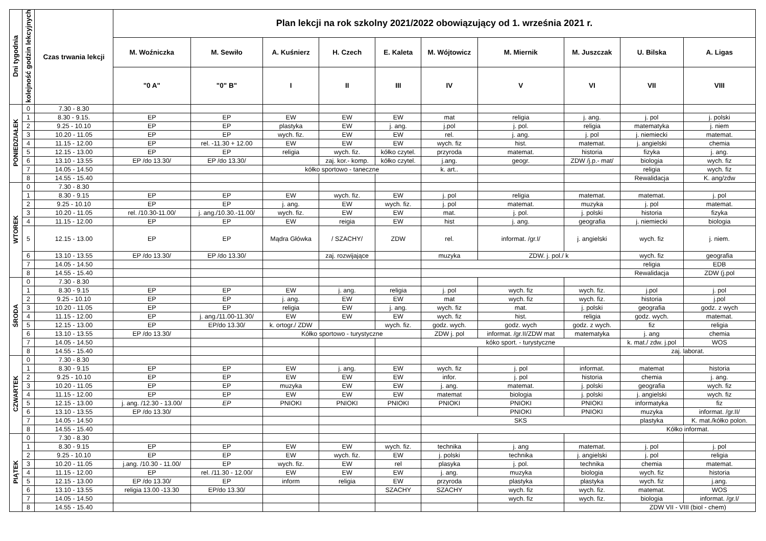| Dni tygodnia | kolejność godzin lekcyjnych | Czas trwania lekcji | Plan lekcji na rok szkolny 2021/2022 obowiązujący od 1. września 2021 r. | | | | | | | | | |
| --- | --- | --- | --- | --- | --- | --- | --- | --- | --- | --- | --- | --- |
| | | | M. Woźniczka | M. Sewiło | A. Kuśnierz | H. Czech | E. Kaleta | M. Wójtowicz | M. Miernik | M. Juszczak | U. Bilska | A. Ligas |
| | | | "0 A" | "0" B" | I | II | III | IV | V | VI | VII | VIII |
| PONIEDZIAŁEK | 0 | 7.30 - 8.30 | | | | | | | | | | |
| | 1 | 8.30 - 9.15. | EP | EP | EW | EW | EW | mat | religia | j. ang. | j. pol | j. polski |
| | 2 | 9.25 - 10.10 | EP | EP | plastyka | EW | j. ang. | j.pol | j. pol. | religia | matematyka | j. niem |
| | 3 | 10.20 - 11.05 | EP | EP | wych. fiz. | EW | EW | rel. | j. ang. | j. pol | j. niemiecki | matemat. |
| | 4 | 11.15 - 12.00 | EP | rel. -11.30 + 12.00 | EW | EW | EW | wych. fiz | hist. | matemat. | j. angielski | chemia |
| | 5 | 12.15 - 13.00 | EP | EP | religia | wych. fiz. | kółko czytel. | przyroda | matemat. | historia | fizyka | j. ang. |
| | 6 | 13.10 - 13.55 | EP /do 13.30/ | EP /do 13.30/ | | zaj. kor.- komp. | kółko czytel. | j.ang. | geogr. | ZDW /j.p.- mat/ | biologia | wych. fiz |
| | 7 | 14.05 - 14.50 | | | kółko sportowo - taneczne | | | k. art.. | | | religia | wych. fiz |
| | 8 | 14.55 - 15.40 | | | | | | | | | Rewalidacja | K. ang/zdw |
| WTOREK | 0 | 7.30 - 8.30 | | | | | | | | | | |
| | 1 | 8.30 - 9.15 | EP | EP | EW | wych. fiz. | EW | j. pol | religia | matemat. | matemat. | j. pol |
| | 2 | 9.25 - 10.10 | EP | EP | j. ang. | EW | wych. fiz. | j. pol | matemat. | muzyka | j. pol | matemat. |
| | 3 | 10.20 - 11.05 | rel. /10.30-11.00/ | j. ang./10.30.-11.00/ | wych. fiz. | EW | EW | mat. | j. pol. | j. polski | historia | fizyka |
| | 4 | 11.15 - 12.00 | EP | EP | EW | reigia | EW | hist | j. ang. | geografia | j. niemiecki | biologia |
| | 5 | 12.15 - 13.00 | EP | EP | Mądra Główka | / SZACHY/ | ZDW | rel. | informat. /gr.I/ | j. angielski | wych. fiz | j. niem. |
| | 6 | 13.10 - 13.55 | EP /do 13.30/ | EP /do 13.30/ | | zaj. rozwijające | | muzyka | ZDW. j. pol./ k | | wych. fiz | geografia |
| | 7 | 14.05 - 14.50 | | | | | | | | | religia | EDB |
| | 8 | 14.55 - 15.40 | | | | | | | | | Rewalidacja | ZDW (j.pol |
| ŚRODA | 0 | 7.30 - 8.30 | | | | | | | | | | |
| | 1 | 8.30 - 9.15 | EP | EP | EW | j. ang. | religia | j. pol | wych. fiz | wych. fiz. | j.pol | j. pol |
| | 2 | 9.25 - 10.10 | EP | EP | j. ang. | EW | EW | mat | wych. fiz | wych. fiz. | historia | j.pol |
| | 3 | 10.20 - 11.05 | EP | EP | religia | EW | j. ang. | wych. fiz | mat. | j. polski | geografia | godz. z wych |
| | 4 | 11.15 - 12.00 | EP | j. ang./11.00-11.30/ | EW | EW | EW | wych. fiz | hist. | religia | godz. wych. | matemat. |
| | 5 | 12.15 - 13.00 | EP | EP/do 13.30/ | k. ortogr./ ZDW | | wych. fiz. | godz. wych. | godz. wych | godz. z wych. | fiz | religia |
| | 6 | 13.10 - 13.55 | EP /do 13.30/ | | Kółko sportowo - turystyczne | | | ZDW j. pol | informat. /gr.II/ZDW mat | matematyka | j. ang | chemia |
| | 7 | 14.05 - 14.50 | | | | | | kóko sport. - turystyczne | | | k. mat./ zdw. j.pol | WOS |
| | 8 | 14.55 - 15.40 | | | | | | | | | zaj. laborat. | |
| CZWARTEK | 0 | 7.30 - 8.30 | | | | | | | | | | |
| | 1 | 8.30 - 9.15 | EP | EP | EW | j. ang. | EW | wych. fiz | j. pol | informat. | matemat | historia |
| | 2 | 9.25 - 10.10 | EP | EP | EW | EW | EW | infor. | j. pol | historia | chemia | j. ang. |
| | 3 | 10.20 - 11.05 | EP | EP | muzyka | EW | EW | j. ang. | matemat. | j. polski | geografia | wych. fiz |
| | 4 | 11.15 - 12.00 | EP | EP | EW | EW | EW | matemat | biologia | j. polski | j. angielski | wych. fiz |
| | 5 | 12.15 - 13.00 | j. ang. /12.30 - 13.00/ | EP | PNIOKI | PNIOKI | PNIOKI | PNIOKI | PNIOKI | PNIOKI | informatyka | fiz |
| | 6 | 13.10 - 13.55 | EP /do 13.30/ | | | | | | PNIOKI | PNIOKI | muzyka | informat. /gr.II/ |
| | 7 | 14.05 - 14.50 | | | | | | SKS | | | plastyka | K. mat./kółko polon. |
| | 8 | 14.55 - 15.40 | | | | | | | | | Kółko informat. | |
| PIĄTEK | 0 | 7.30 - 8.30 | | | | | | | | | | |
| | 1 | 8.30 - 9.15 | EP | EP | EW | EW | wych. fiz. | technika | j. ang | matemat. | j. pol | j. pol |
| | 2 | 9.25 - 10.10 | EP | EP | EW | wych. fiz. | EW | j. polski | technika | j. angielski | j. pol | religia |
| | 3 | 10.20 - 11.05 | j.ang. /10.30 - 11.00/ | EP | wych. fiz. | EW | rel | plasyka | j. pol. | technika | chemia | matemat. |
| | 4 | 11.15 - 12.00 | EP | rel. /11.30 - 12.00/ | EW | EW | EW | j. ang. | muzyka | biologia | wych. fiz | historia |
| | 5 | 12.15 - 13.00 | EP /do 13.30/ | EP | inform | religia | EW | przyroda | plastyka | plastyka | wych. fiz | j.ang. |
| | 6 | 13.10 - 13.55 | religia 13.00 -13.30 | EP/do 13.30/ | | | SZACHY | SZACHY | wych. fiz | wych. fiz. | matemat. | WOS |
| | 7 | 14.05 - 14.50 | | | | | | | wych. fiz | wych. fiz. | biologia | informat. /gr.I/ |
| | 8 | 14.55 - 15.40 | | | | | | | | | ZDW VII - VIII (biol - chem) | |